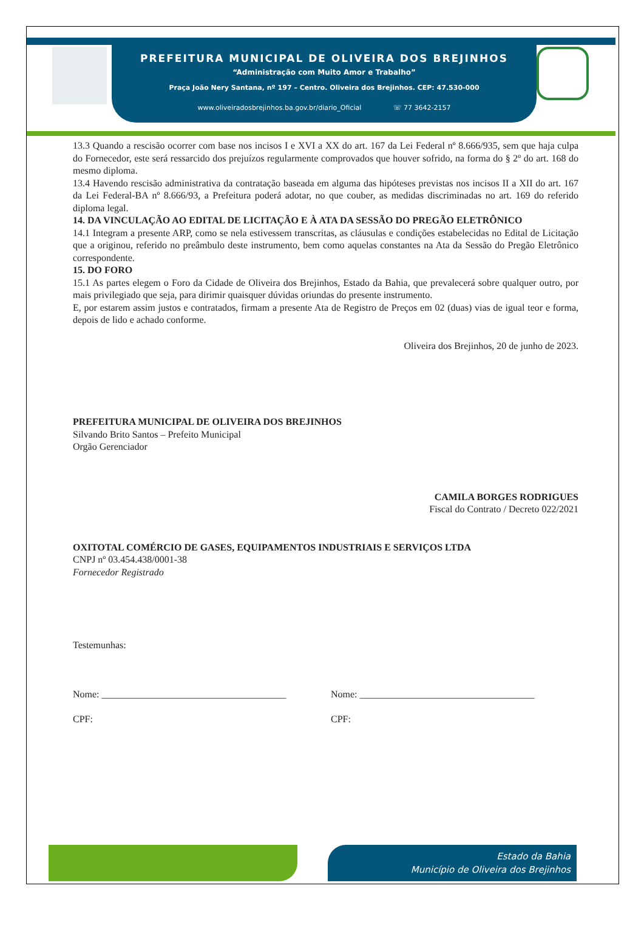PREFEITURA MUNICIPAL DE OLIVEIRA DOS BREJINHOS
“Administração com Muito Amor e Trabalho”
Praça João Nery Santana, nº 197 – Centro. Oliveira dos Brejinhos. CEP: 47.530-000
www.oliveiradosbrejinhos.ba.gov.br/diario_Oficial ☏ 77 3642-2157
13.3 Quando a rescisão ocorrer com base nos incisos I e XVI a XX do art. 167 da Lei Federal nº 8.666/935, sem que haja culpa do Fornecedor, este será ressarcido dos prejuízos regularmente comprovados que houver sofrido, na forma do § 2º do art. 168 do mesmo diploma.
13.4 Havendo rescisão administrativa da contratação baseada em alguma das hipóteses previstas nos incisos II a XII do art. 167 da Lei Federal-BA nº 8.666/93, a Prefeitura poderá adotar, no que couber, as medidas discriminadas no art. 169 do referido diploma legal.
14. DA VINCULAÇÃO AO EDITAL DE LICITAÇÃO E À ATA DA SESSÃO DO PREGÃO ELETRÔNICO
14.1 Integram a presente ARP, como se nela estivessem transcritas, as cláusulas e condições estabelecidas no Edital de Licitação que a originou, referido no preâmbulo deste instrumento, bem como aquelas constantes na Ata da Sessão do Pregão Eletrônico correspondente.
15. DO FORO
15.1 As partes elegem o Foro da Cidade de Oliveira dos Brejinhos, Estado da Bahia, que prevalecerá sobre qualquer outro, por mais privilegiado que seja, para dirimir quaisquer dúvidas oriundas do presente instrumento.
E, por estarem assim justos e contratados, firmam a presente Ata de Registro de Preços em 02 (duas) vias de igual teor e forma, depois de lido e achado conforme.
Oliveira dos Brejinhos, 20 de junho de 2023.
PREFEITURA MUNICIPAL DE OLIVEIRA DOS BREJINHOS
Silvando Brito Santos – Prefeito Municipal
Orgão Gerenciador
CAMILA BORGES RODRIGUES
Fiscal do Contrato / Decreto 022/2021
OXITOTAL COMÉRCIO DE GASES, EQUIPAMENTOS INDUSTRIAIS E SERVIÇOS LTDA
CNPJ nº 03.454.438/0001-38
Fornecedor Registrado
Testemunhas:
Nome: ______________________________________
CPF:
Nome: ____________________________________
CPF:
Estado da Bahia
Município de Oliveira dos Brejinhos